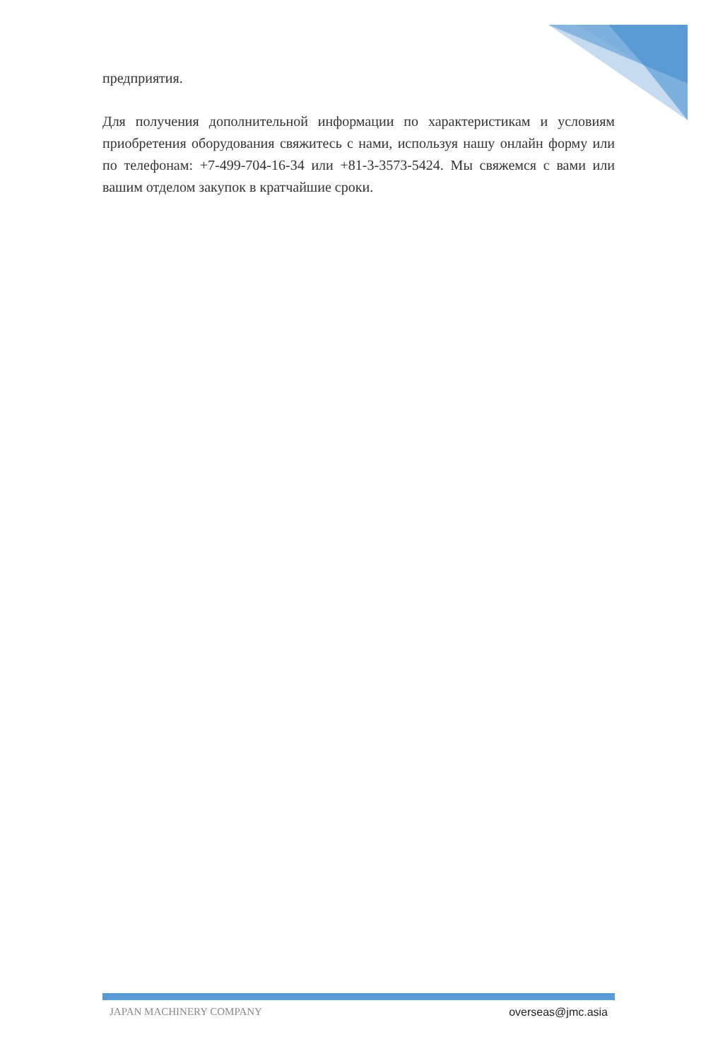предприятия.
Для получения дополнительной информации по характеристикам и условиям приобретения оборудования свяжитесь с нами, используя нашу онлайн форму или по телефонам: +7-499-704-16-34 или +81-3-3573-5424. Мы свяжемся с вами или вашим отделом закупок в кратчайшие сроки.
JAPAN MACHINERY COMPANY overseas@jmc.asia